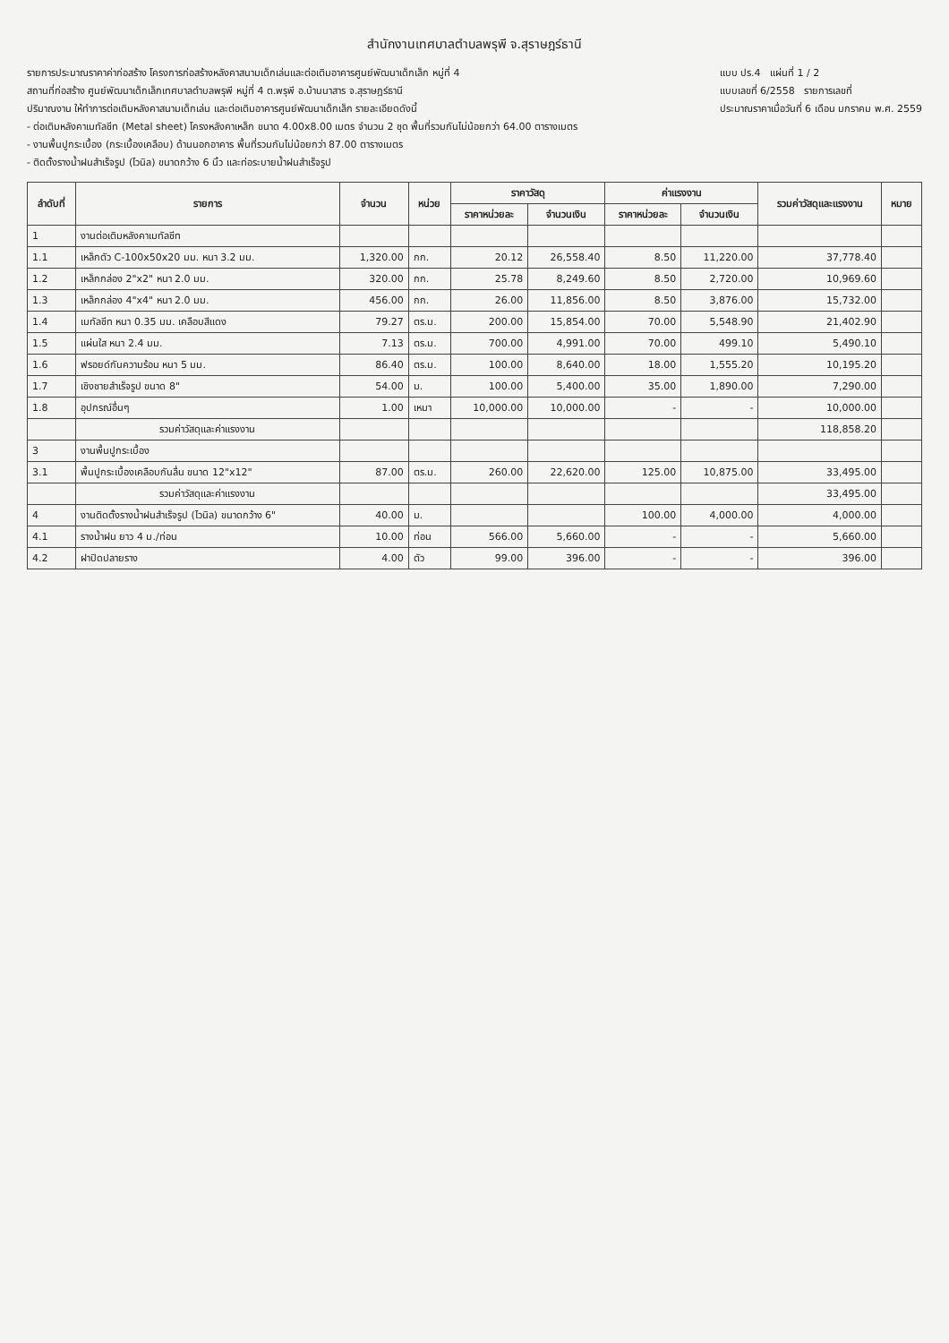สำนักงานเทศบาลตำบลพรุพี จ.สุราษฎร์ธานี
รายการประมาณราคาค่าก่อสร้าง โครงการก่อสร้างหลังคาสนามเด็กเล่นและต่อเติมอาคารศูนย์พัฒนาเด็กเล็ก หมู่ที่ 4
สถานที่ก่อสร้าง ศูนย์พัฒนาเด็กเล็กเทศบาลตำบลพรุพี หมู่ที่ 4 ต.พรุพี อ.บ้านนาสาร จ.สุราษฎร์ธานี
ปริมาณงาน ให้ทำการต่อเติมหลังคาสนามเด็กเล่น และต่อเติมอาคารศูนย์พัฒนาเด็กเล็ก รายละเอียดดังนี้
- ต่อเติมหลังคาเมทัลชีท (Metal sheet) โครงหลังคาเหล็ก ขนาด 4.00x8.00 เมตร จำนวน 2 ชุด พื้นที่รวมกันไม่น้อยกว่า 64.00 ตารางเมตร
- งานพื้นปูกระเบื้อง (กระเบื้องเคลือบ) ด้านนอกอาคาร พื้นที่รวมกันไม่น้อยกว่า 87.00 ตารางเมตร
- ติดตั้งรางน้ำฝนสำเร็จรูป (ไวนิล) ขนาดกว้าง 6 นิ้ว และท่อระบายน้ำฝนสำเร็จรูป
แบบ ปร.4 แผ่นที่ 1 / 2
แบบเลขที่ 6/2558 รายการเลขที่
ประมาณราคาเมื่อวันที่ 6 เดือน มกราคม พ.ศ. 2559
| ลำดับที่ | รายการ | จำนวน | หน่วย | ราคาวัสดุ | | ค่าแรงงาน | | รวมค่าวัสดุและแรงงาน | หมาย |
| --- | --- | --- | --- | --- | --- | --- | --- | --- | --- |
| | | | | ราคาหน่วยละ | จำนวนเงิน | ราคาหน่วยละ | จำนวนเงิน | | |
| 1 | งานต่อเติมหลังคาเมทัลชีท | | | | | | | | |
| 1.1 | เหล็กตัว C-100x50x20 มม. หนา 3.2 มม. | 1,320.00 | กก. | 20.12 | 26,558.40 | 8.50 | 11,220.00 | 37,778.40 | |
| 1.2 | เหล็กกล่อง 2"x2" หนา 2.0 มม. | 320.00 | กก. | 25.78 | 8,249.60 | 8.50 | 2,720.00 | 10,969.60 | |
| 1.3 | เหล็กกล่อง 4"x4" หนา 2.0 มม. | 456.00 | กก. | 26.00 | 11,856.00 | 8.50 | 3,876.00 | 15,732.00 | |
| 1.4 | เมทัลชีท หนา 0.35 มม. เคลือบสีแดง | 79.27 | ตร.ม. | 200.00 | 15,854.00 | 70.00 | 5,548.90 | 21,402.90 | |
| 1.5 | แผ่นใส หนา 2.4 มม. | 7.13 | ตร.ม. | 700.00 | 4,991.00 | 70.00 | 499.10 | 5,490.10 | |
| 1.6 | ฟรอยด์กันความร้อน หนา 5 มม. | 86.40 | ตร.ม. | 100.00 | 8,640.00 | 18.00 | 1,555.20 | 10,195.20 | |
| 1.7 | เชิงชายสำเร็จรูป ขนาด 8" | 54.00 | ม. | 100.00 | 5,400.00 | 35.00 | 1,890.00 | 7,290.00 | |
| 1.8 | อุปกรณ์อื่นๆ | 1.00 | เหมา | 10,000.00 | 10,000.00 | - | - | 10,000.00 | |
| | รวมค่าวัสดุและค่าแรงงาน | | | | | | | 118,858.20 | |
| 3 | งานพื้นปูกระเบื้อง | | | | | | | | |
| 3.1 | พื้นปูกระเบื้องเคลือบกันลื่น ขนาด 12"x12" | 87.00 | ตร.ม. | 260.00 | 22,620.00 | 125.00 | 10,875.00 | 33,495.00 | |
| | รวมค่าวัสดุและค่าแรงงาน | | | | | | | 33,495.00 | |
| 4 | งานติดตั้งรางน้ำฝนสำเร็จรูป (ไวนิล) ขนาดกว้าง 6" | 40.00 | ม. | | | 100.00 | 4,000.00 | 4,000.00 | |
| 4.1 | รางน้ำฝน ยาว 4 ม./ท่อน | 10.00 | ท่อน | 566.00 | 5,660.00 | - | - | 5,660.00 | |
| 4.2 | ฝาปิดปลายราง | 4.00 | ตัว | 99.00 | 396.00 | - | - | 396.00 | |